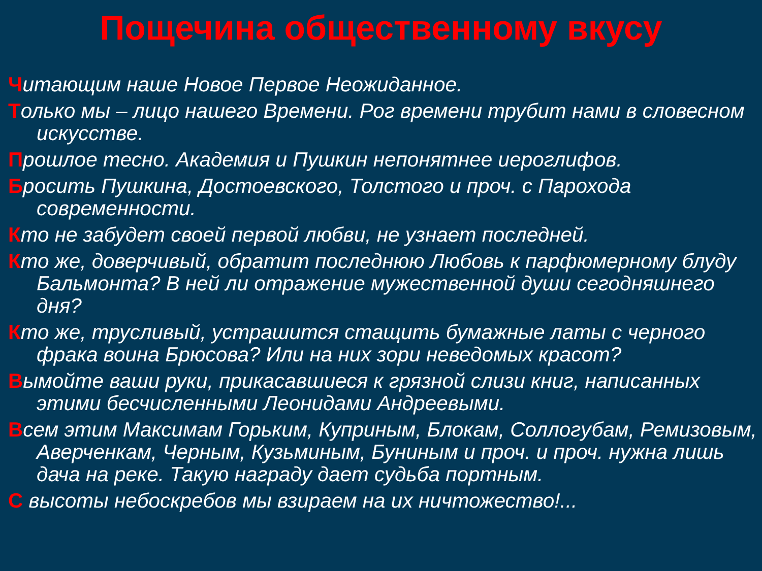Пощечина общественному вкусу
Читающим наше Новое Первое Неожиданное.
Только мы – лицо нашего Времени. Рог времени трубит нами в словесном искусстве.
Прошлое тесно. Академия и Пушкин непонятнее иероглифов.
Бросить Пушкина, Достоевского, Толстого и проч. с Парохода современности.
Кто не забудет своей первой любви, не узнает последней.
Кто же, доверчивый, обратит последнюю Любовь к парфюмерному блуду Бальмонта? В ней ли отражение мужественной души сегодняшнего дня?
Кто же, трусливый, устрашится стащить бумажные латы с черного фрака воина Брюсова? Или на них зори неведомых красот?
Вымойте ваши руки, прикасавшиеся к грязной слизи книг, написанных этими бесчисленными Леонидами Андреевыми.
Всем этим Максимам Горьким, Куприным, Блокам, Соллогубам, Ремизовым, Аверченкам, Черным, Кузьминым, Буниным и проч. и проч. нужна лишь дача на реке. Такую награду дает судьба портным.
С высоты небоскребов мы взираем на их ничтожество!...